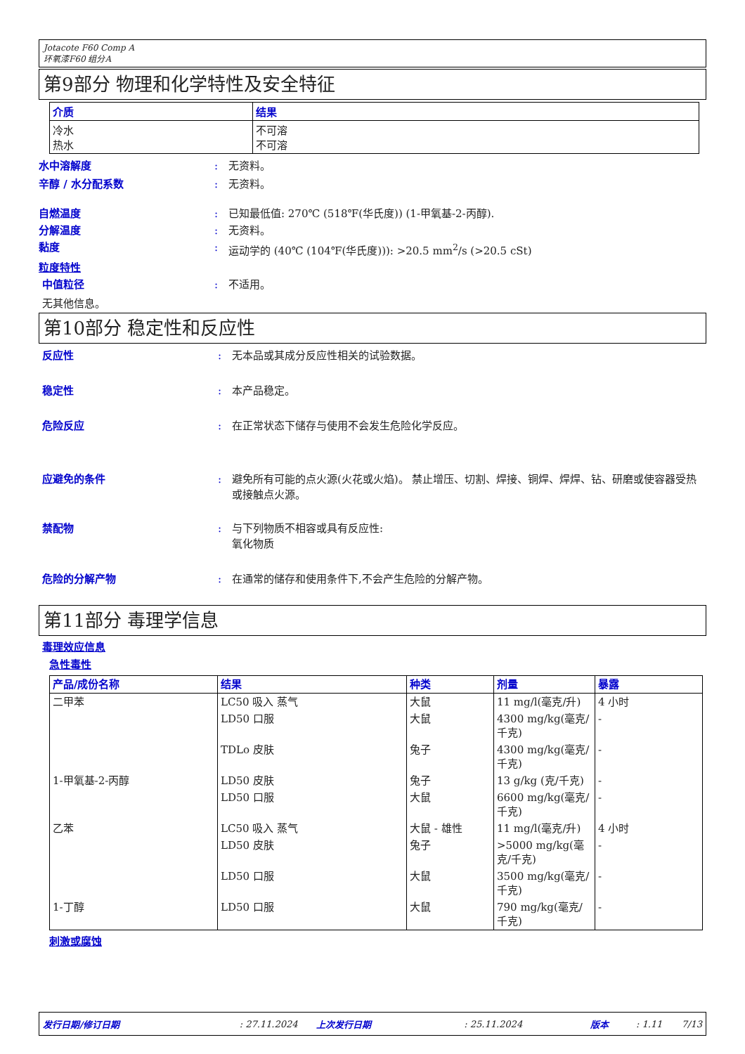Jotacote F60 Comp A
环氧漆F60 组分A
第9部分 物理和化学特性及安全特征
| 介质 | 结果 |
| --- | --- |
| 冷水 热水 | 不可溶 不可溶 |
水中溶解度 : 无资料。
辛醇 / 水分配系数 : 无资料。
自燃温度 : 已知最低值: 270℃ (518℉(华氏度)) (1-甲氧基-2-丙醇).
分解温度 : 无资料。
黏度 : 运动学的 (40℃ (104℉(华氏度))): >20.5 mm<sup>2</sup>/s (>20.5 cSt)
粒度特性
中值粒径 : 不适用。
无其他信息。
第10部分 稳定性和反应性
反应性 : 无本品或其成分反应性相关的试验数据。
稳定性 : 本产品稳定。
危险反应 : 在正常状态下储存与使用不会发生危险化学反应。
应避免的条件 : 避免所有可能的点火源(火花或火焰)。 禁止增压、切割、焊接、铜焊、焊焊、钻、研磨或使容器受热或接触点火源。
禁配物 : 与下列物质不相容或具有反应性:
氧化物质
危险的分解产物 : 在通常的储存和使用条件下,不会产生危险的分解产物。
第11部分 毒理学信息
毒理效应信息
急性毒性
| 产品/成份名称 | 结果 | 种类 | 剂量 | 暴露 |
| --- | --- | --- | --- | --- |
| 二甲苯 | LC50 吸入 蒸气 | 大鼠 | 11 mg/l(毫克/升) | 4 小时 |
| | LD50 口服 | 大鼠 | 4300 mg/kg(毫克/千克) | - |
| | TDLo 皮肤 | 兔子 | 4300 mg/kg(毫克/千克) | - |
| 1-甲氧基-2-丙醇 | LD50 皮肤 | 兔子 | 13 g/kg (克/千克) | - |
| | LD50 口服 | 大鼠 | 6600 mg/kg(毫克/千克) | - |
| 乙苯 | LC50 吸入 蒸气 | 大鼠 - 雄性 | 11 mg/l(毫克/升) | 4 小时 |
| | LD50 皮肤 | 兔子 | >5000 mg/kg(毫克/千克) | - |
| | LD50 口服 | 大鼠 | 3500 mg/kg(毫克/千克) | - |
| 1-丁醇 | LD50 口服 | 大鼠 | 790 mg/kg(毫克/千克) | - |
刺激或腐蚀
发行日期/修订日期: 27.11.2024 上次发行日期: 25.11.2024 版本: 1.11 7/13